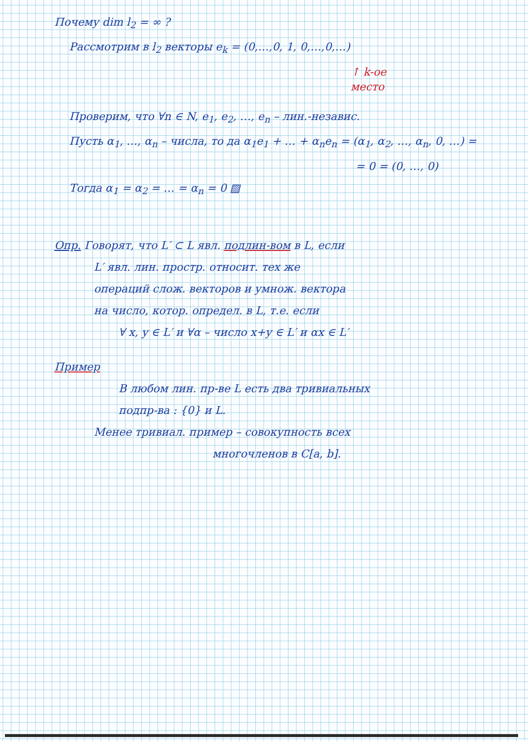Почему dim l<sub>2</sub> = ∞ ?
Рассмотрим в l<sub>2</sub> векторы e<sub>k</sub> = (0,…,0, 1, 0,…,0,…)
↑ k-ое
место
Проверим, что ∀n ∈ N, e<sub>1</sub>, e<sub>2</sub>, …, e<sub>n</sub> – лин.-независ.
Пусть α<sub>1</sub>, …, α<sub>n</sub> – числа, то да α<sub>1</sub>e<sub>1</sub> + … + α<sub>n</sub>e<sub>n</sub> = (α<sub>1</sub>, α<sub>2</sub>, …, α<sub>n</sub>, 0, …) =
= 0 = (0, …, 0)
Тогда α<sub>1</sub> = α<sub>2</sub> = … = α<sub>n</sub> = 0 ▨
Опр. Говорят, что L′ ⊂ L явл. подлин-вом в L, если
L′ явл. лин. простр. относит. тех же
операций слож. векторов и умнож. вектора
на число, котор. определ. в L, т.е. если
∀ x, y ∈ L′ и ∀α – число x+y ∈ L′ и αx ∈ L′
Пример
В любом лин. пр-ве L есть два тривиальных
подпр-ва : {0} и L.
Менее тривиал. пример – совокупность всех
многочленов в C[a, b].